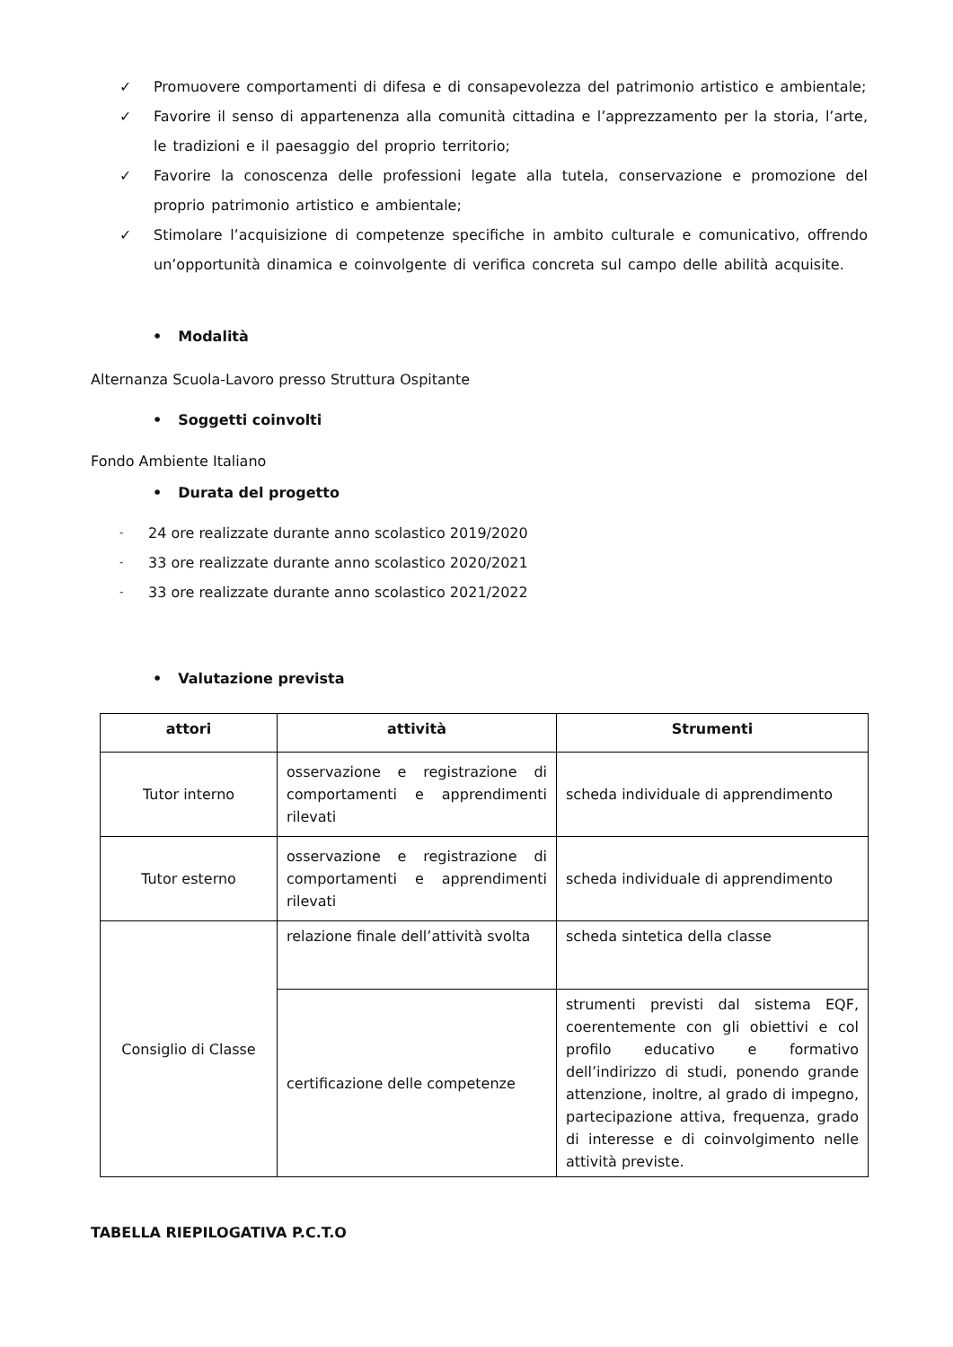✓ Promuovere comportamenti di difesa e di consapevolezza del patrimonio artistico e ambientale;
✓ Favorire il senso di appartenenza alla comunità cittadina e l’apprezzamento per la storia, l’arte, le tradizioni e il paesaggio del proprio territorio;
✓ Favorire la conoscenza delle professioni legate alla tutela, conservazione e promozione del proprio patrimonio artistico e ambientale;
✓ Stimolare l’acquisizione di competenze specifiche in ambito culturale e comunicativo, offrendo un’opportunità dinamica e coinvolgente di verifica concreta sul campo delle abilità acquisite.
• Modalità
Alternanza Scuola-Lavoro presso Struttura Ospitante
• Soggetti coinvolti
Fondo Ambiente Italiano
• Durata del progetto
- 24 ore realizzate durante anno scolastico 2019/2020
- 33 ore realizzate durante anno scolastico 2020/2021
- 33 ore realizzate durante anno scolastico 2021/2022
• Valutazione prevista
| attori | attività | Strumenti |
| --- | --- | --- |
| Tutor interno | osservazione e registrazione di comportamenti e apprendimenti rilevati | scheda individuale di apprendimento |
| Tutor esterno | osservazione e registrazione di comportamenti e apprendimenti rilevati | scheda individuale di apprendimento |
| Consiglio di Classe | relazione finale dell’attività svolta | scheda sintetica della classe |
| | certificazione delle competenze | strumenti previsti dal sistema EQF, coerentemente con gli obiettivi e col profilo educativo e formativo dell’indirizzo di studi, ponendo grande attenzione, inoltre, al grado di impegno, partecipazione attiva, frequenza, grado di interesse e di coinvolgimento nelle attività previste. |
TABELLA RIEPILOGATIVA P.C.T.O